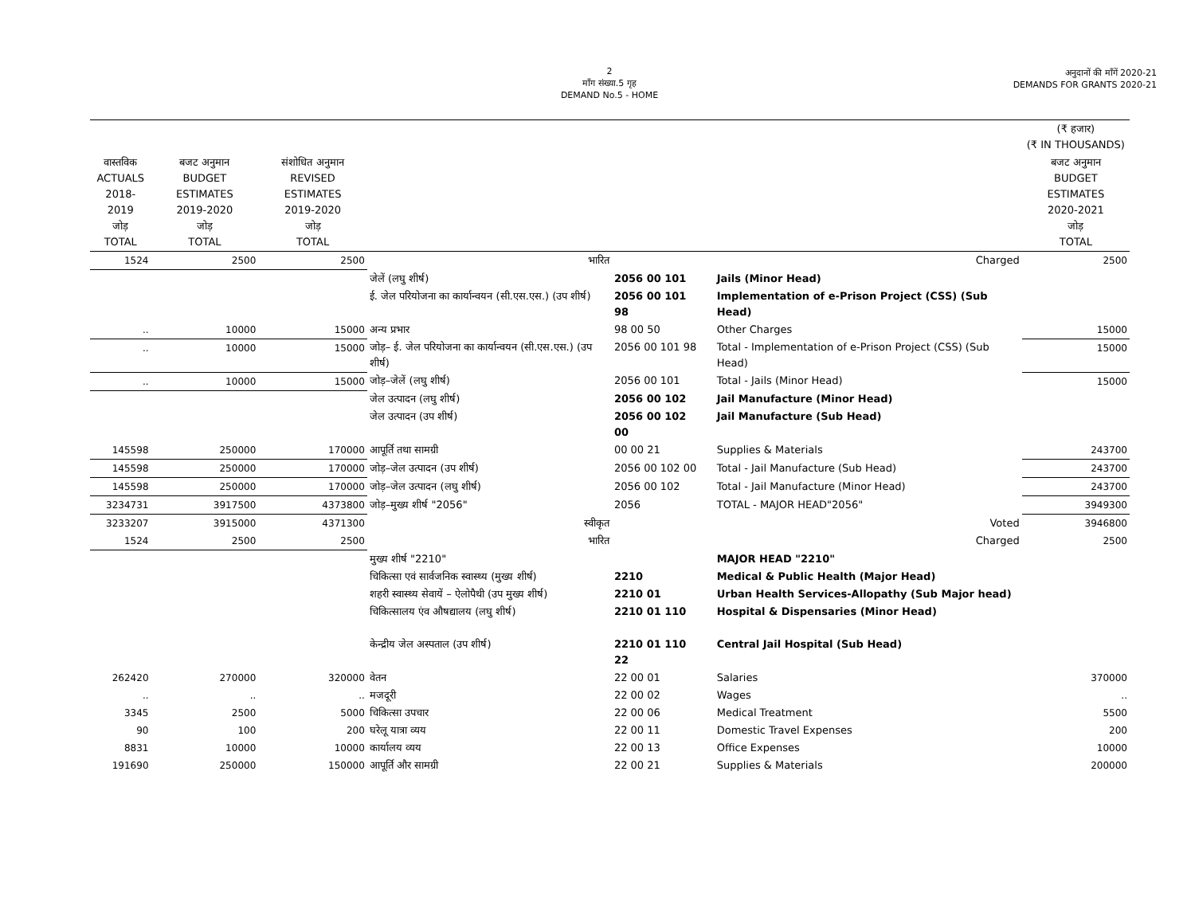2
माँग संख्या.5 गृह
DEMAND No.5 - HOME
अनुदानों की माँगें 2020-21
DEMANDS FOR GRANTS 2020-21
| | | | | | | | | (₹ हजार) (₹ IN THOUSANDS) |
| वास्तविक ACTUALS 2018-2019 जोड़ TOTAL | बजट अनुमान BUDGET ESTIMATES 2019-2020 जोड़ TOTAL | संशोधित अनुमान REVISED ESTIMATES 2019-2020 जोड़ TOTAL | | | | | | बजट अनुमान BUDGET ESTIMATES 2020-2021 जोड़ TOTAL |
| 1524 | 2500 | 2500 | भारित | | | | Charged | 2500 |
| | | | जेलें (लघु शीर्ष) | 2056 00 101 | | | Jails (Minor Head) | |
| | | | ई. जेल परियोजना का कार्यान्वयन (सी.एस.एस.) (उप शीर्ष) | 2056 00 101 98 | | | Implementation of e-Prison Project (CSS) (Sub Head) | |
| .. | 10000 | 15000 | अन्य प्रभार | 98 00 50 | | | Other Charges | 15000 |
| .. | 10000 | 15000 | जोड़– ई. जेल परियोजना का कार्यान्वयन (सी.एस.एस.) (उप शीर्ष) | 2056 00 101 98 | | | Total - Implementation of e-Prison Project (CSS) (Sub Head) | 15000 |
| .. | 10000 | 15000 | जोड़–जेलें (लघु शीर्ष) | 2056 00 101 | | | Total - Jails (Minor Head) | 15000 |
| | | | जेल उत्पादन (लघु शीर्ष) | 2056 00 102 | | | Jail Manufacture (Minor Head) | |
| | | | जेल उत्पादन (उप शीर्ष) | 2056 00 102 00 | | | Jail Manufacture (Sub Head) | |
| 145598 | 250000 | 170000 | आपूर्ति तथा सामग्री | 00 00 21 | | | Supplies & Materials | 243700 |
| 145598 | 250000 | 170000 | जोड़–जेल उत्पादन (उप शीर्ष) | 2056 00 102 00 | | | Total - Jail Manufacture (Sub Head) | 243700 |
| 145598 | 250000 | 170000 | जोड़–जेल उत्पादन (लघु शीर्ष) | 2056 00 102 | | | Total - Jail Manufacture (Minor Head) | 243700 |
| 3234731 | 3917500 | 4373800 | जोड़–मुख्य शीर्ष "2056" | 2056 | | | TOTAL - MAJOR HEAD"2056" | 3949300 |
| 3233207 | 3915000 | 4371300 | स्वीकृत | | | | Voted | 3946800 |
| 1524 | 2500 | 2500 | भारित | | | | Charged | 2500 |
| | | | मुख्य शीर्ष "2210" | | | | MAJOR HEAD "2210" | |
| | | | चिकित्सा एवं सार्वजनिक स्वास्थ्य (मुख्य शीर्ष) | 2210 | | | Medical & Public Health (Major Head) | |
| | | | शहरी स्वास्थ्य सेवायें – ऐलोपैथी (उप मुख्य शीर्ष) | 2210 01 | | | Urban Health Services-Allopathy (Sub Major head) | |
| | | | चिकित्सालय एंव औषद्यालय (लघु शीर्ष) | 2210 01 110 | | | Hospital & Dispensaries (Minor Head) | |
| | | | केन्द्रीय जेल अस्पताल (उप शीर्ष) | 2210 01 110 22 | | | Central Jail Hospital (Sub Head) | |
| 262420 | 270000 | 320000 | वेतन | 22 00 01 | | | Salaries | 370000 |
| .. | .. | .. | मजदूरी | 22 00 02 | | | Wages | .. |
| 3345 | 2500 | 5000 | चिकित्सा उपचार | 22 00 06 | | | Medical Treatment | 5500 |
| 90 | 100 | 200 | घरेलू यात्रा व्यय | 22 00 11 | | | Domestic Travel Expenses | 200 |
| 8831 | 10000 | 10000 | कार्यालय व्यय | 22 00 13 | | | Office Expenses | 10000 |
| 191690 | 250000 | 150000 | आपूर्ति और सामग्री | 22 00 21 | | | Supplies & Materials | 200000 |